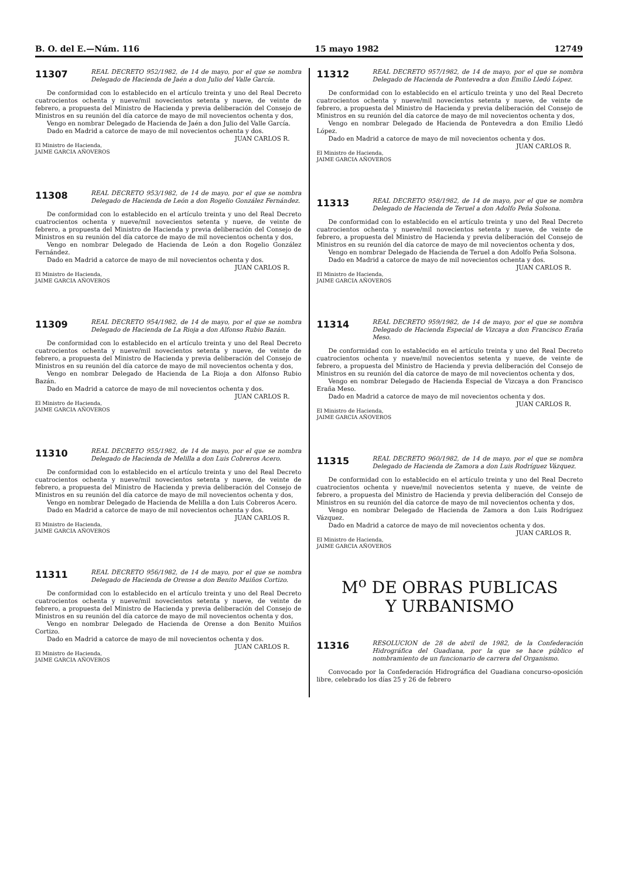B. O. del E.—Núm. 116 15 mayo 1982 12749
11307
REAL DECRETO 952/1982, de 14 de mayo, por el que se nombra Delegado de Hacienda de Jaén a don Julio del Valle García.
De conformidad con lo establecido en el artículo treinta y uno del Real Decreto cuatrocientos ochenta y nueve/mil novecientos setenta y nueve, de veinte de febrero, a propuesta del Ministro de Hacienda y previa deliberación del Consejo de Ministros en su reunión del día catorce de mayo de mil novecientos ochenta y dos,
Vengo en nombrar Delegado de Hacienda de Jaén a don Julio del Valle García.
Dado en Madrid a catorce de mayo de mil novecientos ochenta y dos.
JUAN CARLOS R.
El Ministro de Hacienda,
JAIME GARCIA AÑOVEROS
11308
REAL DECRETO 953/1982, de 14 de mayo, por el que se nombra Delegado de Hacienda de León a don Rogelio González Fernández.
De conformidad con lo establecido en el artículo treinta y uno del Real Decreto cuatrocientos ochenta y nueve/mil novecientos setenta y nueve, de veinte de febrero, a propuesta del Ministro de Hacienda y previa deliberación del Consejo de Ministros en su reunión del día catorce de mayo de mil novecientos ochenta y dos,
Vengo en nombrar Delegado de Hacienda de León a don Rogelio González Fernández.
Dado en Madrid a catorce de mayo de mil novecientos ochenta y dos.
JUAN CARLOS R.
El Ministro de Hacienda,
JAIME GARCIA AÑOVEROS
11309
REAL DECRETO 954/1982, de 14 de mayo, por el que se nombra Delegado de Hacienda de La Rioja a don Alfonso Rubio Bazán.
De conformidad con lo establecido en el artículo treinta y uno del Real Decreto cuatrocientos ochenta y nueve/mil novecientos setenta y nueve, de veinte de febrero, a propuesta del Ministro de Hacienda y previa deliberación del Consejo de Ministros en su reunión del día catorce de mayo de mil novecientos ochenta y dos,
Vengo en nombrar Delegado de Hacienda de La Rioja a don Alfonso Rubio Bazán.
Dado en Madrid a catorce de mayo de mil novecientos ochenta y dos.
JUAN CARLOS R.
El Ministro de Hacienda,
JAIME GARCIA AÑOVEROS
11310
REAL DECRETO 955/1982, de 14 de mayo, por el que se nombra Delegado de Hacienda de Melilla a don Luis Cobreros Acero.
De conformidad con lo establecido en el artículo treinta y uno del Real Decreto cuatrocientos ochenta y nueve/mil novecientos setenta y nueve, de veinte de febrero, a propuesta del Ministro de Hacienda y previa deliberación del Consejo de Ministros en su reunión del día catorce de mayo de mil novecientos ochenta y dos,
Vengo en nombrar Delegado de Hacienda de Melilla a don Luis Cobreros Acero.
Dado en Madrid a catorce de mayo de mil novecientos ochenta y dos.
JUAN CARLOS R.
El Ministro de Hacienda,
JAIME GARCIA AÑOVEROS
11311
REAL DECRETO 956/1982, de 14 de mayo, por el que se nombra Delegado de Hacienda de Orense a don Benito Muiños Cortizo.
De conformidad con lo establecido en el artículo treinta y uno del Real Decreto cuatrocientos ochenta y nueve/mil novecientos setenta y nueve, de veinte de febrero, a propuesta del Ministro de Hacienda y previa deliberación del Consejo de Ministros en su reunión del día catorce de mayo de mil novecientos ochenta y dos,
Vengo en nombrar Delegado de Hacienda de Orense a don Benito Muiños Cortizo.
Dado en Madrid a catorce de mayo de mil novecientos ochenta y dos.
JUAN CARLOS R.
El Ministro de Hacienda,
JAIME GARCIA AÑOVEROS
11312
REAL DECRETO 957/1982, de 14 de mayo, por el que se nombra Delegado de Hacienda de Pontevedra a don Emilio Lledó López.
De conformidad con lo establecido en el artículo treinta y uno del Real Decreto cuatrocientos ochenta y nueve/mil novecientos setenta y nueve, de veinte de febrero, a propuesta del Ministro de Hacienda y previa deliberación del Consejo de Ministros en su reunión del día catorce de mayo de mil novecientos ochenta y dos,
Vengo en nombrar Delegado de Hacienda de Pontevedra a don Emilio Lledó López.
Dado en Madrid a catorce de mayo de mil novecientos ochenta y dos.
JUAN CARLOS R.
El Ministro de Hacienda,
JAIME GARCIA AÑOVEROS
11313
REAL DECRETO 958/1982, de 14 de mayo, por el que se nombra Delegado de Hacienda de Teruel a don Adolfo Peña Solsona.
De conformidad con lo establecido en el artículo treinta y uno del Real Decreto cuatrocientos ochenta y nueve/mil novecientos setenta y nueve, de veinte de febrero, a propuesta del Ministro de Hacienda y previa deliberación del Consejo de Ministros en su reunión del día catorce de mayo de mil novecientos ochenta y dos,
Vengo en nombrar Delegado de Hacienda de Teruel a don Adolfo Peña Solsona.
Dado en Madrid a catorce de mayo de mil novecientos ochenta y dos.
JUAN CARLOS R.
El Ministro de Hacienda,
JAIME GARCIA AÑOVEROS
11314
REAL DECRETO 959/1982, de 14 de mayo, por el que se nombra Delegado de Hacienda Especial de Vizcaya a don Francisco Eraña Meso.
De conformidad con lo establecido en el artículo treinta y uno del Real Decreto cuatrocientos ochenta y nueve/mil novecientos setenta y nueve, de veinte de febrero, a propuesta del Ministro de Hacienda y previa deliberación del Consejo de Ministros en su reunión del día catorce de mayo de mil novecientos ochenta y dos,
Vengo en nombrar Delegado de Hacienda Especial de Vizcaya a don Francisco Eraña Meso.
Dado en Madrid a catorce de mayo de mil novecientos ochenta y dos.
JUAN CARLOS R.
El Ministro de Hacienda,
JAIME GARCIA AÑOVEROS
11315
REAL DECRETO 960/1982, de 14 de mayo, por el que se nombra Delegado de Hacienda de Zamora a don Luis Rodríguez Vázquez.
De conformidad con lo establecido en el artículo treinta y uno del Real Decreto cuatrocientos ochenta y nueve/mil novecientos setenta y nueve, de veinte de febrero, a propuesta del Ministro de Hacienda y previa deliberación del Consejo de Ministros en su reunión del día catorce de mayo de mil novecientos ochenta y dos,
Vengo en nombrar Delegado de Hacienda de Zamora a don Luis Rodríguez Vázquez.
Dado en Madrid a catorce de mayo de mil novecientos ochenta y dos.
JUAN CARLOS R.
El Ministro de Hacienda,
JAIME GARCIA AÑOVEROS
M<sup>o</sup> DE OBRAS PUBLICAS
Y URBANISMO
11316
RESOLUCION de 28 de abril de 1982, de la Confederación Hidrográfica del Guadiana, por la que se hace público el nombramiento de un funcionario de carrera del Organismo.
Convocado por la Confederación Hidrográfica del Guadiana concurso-oposición libre, celebrado los días 25 y 26 de febrero